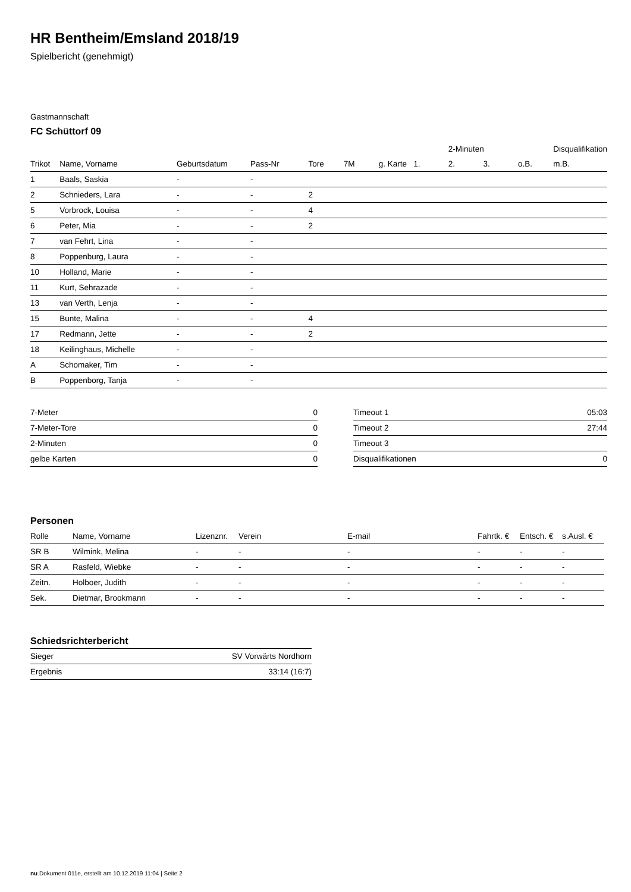HR Bentheim/Emsland 2018/19
Spielbericht (genehmigt)
Gastmannschaft
FC Schüttorf 09
| | | | | | | | | 2-Minuten | | | Disqualifikation |
| --- | --- | --- | --- | --- | --- | --- | --- | --- | --- | --- | --- |
| Trikot | Name, Vorname | Geburtsdatum | Pass-Nr | Tore | 7M | g. Karte | 1. | 2. | 3. | o.B. | m.B. |
| 1 | Baals, Saskia | - | - | | | | | | | | |
| 2 | Schnieders, Lara | - | - | 2 | | | | | | | |
| 5 | Vorbrock, Louisa | - | - | 4 | | | | | | | |
| 6 | Peter, Mia | - | - | 2 | | | | | | | |
| 7 | van Fehrt, Lina | - | - | | | | | | | | |
| 8 | Poppenburg, Laura | - | - | | | | | | | | |
| 10 | Holland, Marie | - | - | | | | | | | | |
| 11 | Kurt, Sehrazade | - | - | | | | | | | | |
| 13 | van Verth, Lenja | - | - | | | | | | | | |
| 15 | Bunte, Malina | - | - | 4 | | | | | | | |
| 17 | Redmann, Jette | - | - | 2 | | | | | | | |
| 18 | Keilinghaus, Michelle | - | - | | | | | | | | |
| A | Schomaker, Tim | - | - | | | | | | | | |
| B | Poppenborg, Tanja | - | - | | | | | | | | |
| 7-Meter | 0 |
| 7-Meter-Tore | 0 |
| 2-Minuten | 0 |
| gelbe Karten | 0 |
| Timeout 1 | 05:03 |
| Timeout 2 | 27:44 |
| Timeout 3 | |
| Disqualifikationen | 0 |
Personen
| Rolle | Name, Vorname | Lizenznr. | Verein | E-mail | Fahrtk. € | Entsch. € | s.Ausl. € |
| --- | --- | --- | --- | --- | --- | --- | --- |
| SR B | Wilmink, Melina | - | - | - | - | - | - |
| SR A | Rasfeld, Wiebke | - | - | - | - | - | - |
| Zeitn. | Holboer, Judith | - | - | - | - | - | - |
| Sek. | Dietmar, Brookmann | - | - | - | - | - | - |
Schiedsrichterbericht
| Sieger | SV Vorwärts Nordhorn |
| Ergebnis | 33:14 (16:7) |
nu.Dokument 011e, erstellt am 10.12.2019 11:04 | Seite 2